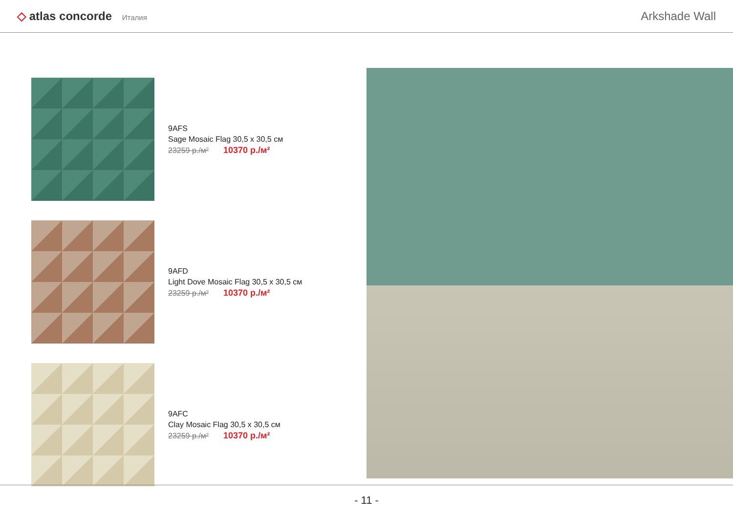◇ atlas concorde Италия
Arkshade Wall
9AFS
Sage Mosaic Flag 30,5 x 30,5 см
23259 р./м² 10370 р./м²
9AFD
Light Dove Mosaic Flag 30,5 x 30,5 см
23259 р./м² 10370 р./м²
9AFC
Clay Mosaic Flag 30,5 x 30,5 см
23259 р./м² 10370 р./м²
- 11 -